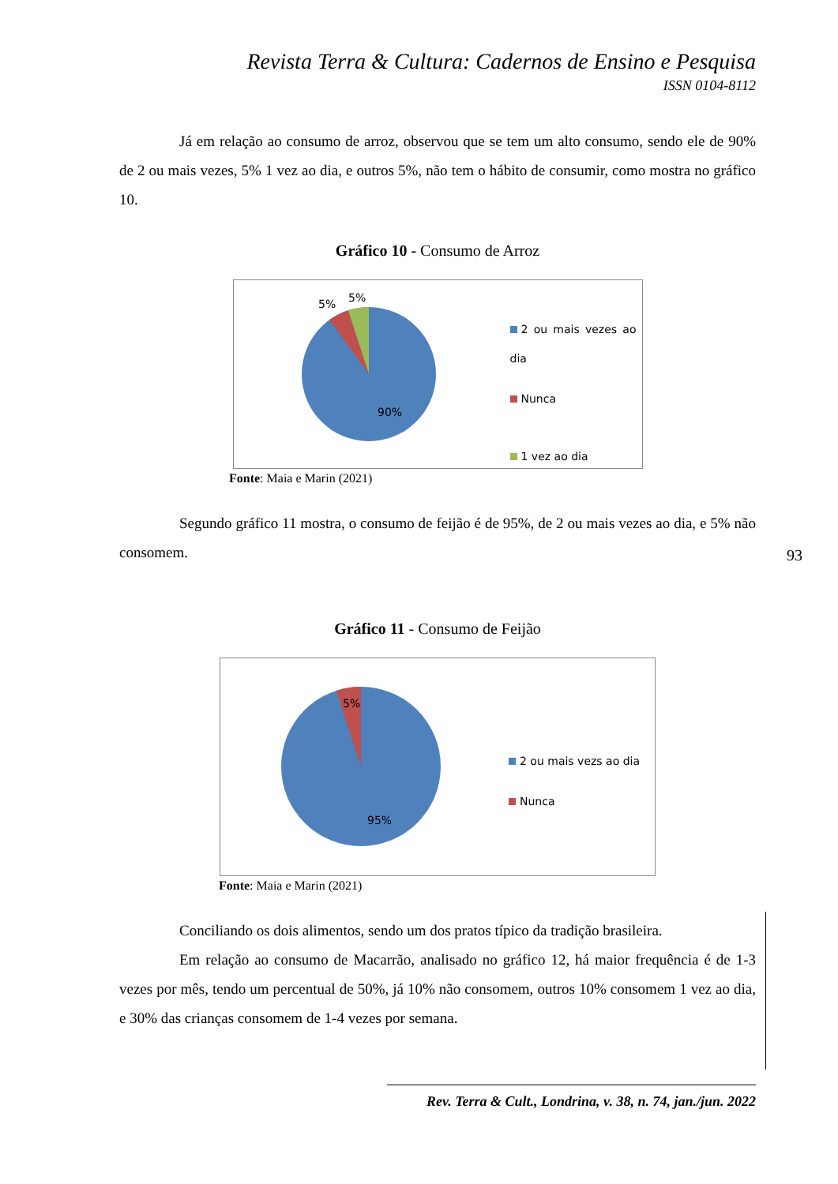Revista Terra & Cultura: Cadernos de Ensino e Pesquisa
ISSN 0104-8112
Já em relação ao consumo de arroz, observou que se tem um alto consumo, sendo ele de 90% de 2 ou mais vezes, 5% 1 vez ao dia, e outros 5%, não tem o hábito de consumir, como mostra no gráfico 10.
Gráfico 10 - Consumo de Arroz
5%
5%
90%
2 ou mais vezes ao dia
Nunca
1 vez ao dia
Fonte: Maia e Marin (2021)
Segundo gráfico 11 mostra, o consumo de feijão é de 95%, de 2 ou mais vezes ao dia, e 5% não consomem.
Gráfico 11 - Consumo de Feijão
5%
95%
2 ou mais vezs ao dia
Nunca
Fonte: Maia e Marin (2021)
Conciliando os dois alimentos, sendo um dos pratos típico da tradição brasileira.
Em relação ao consumo de Macarrão, analisado no gráfico 12, há maior frequência é de 1-3 vezes por mês, tendo um percentual de 50%, já 10% não consomem, outros 10% consomem 1 vez ao dia, e 30% das crianças consomem de 1-4 vezes por semana.
93
Rev. Terra & Cult., Londrina, v. 38, n. 74, jan./jun. 2022